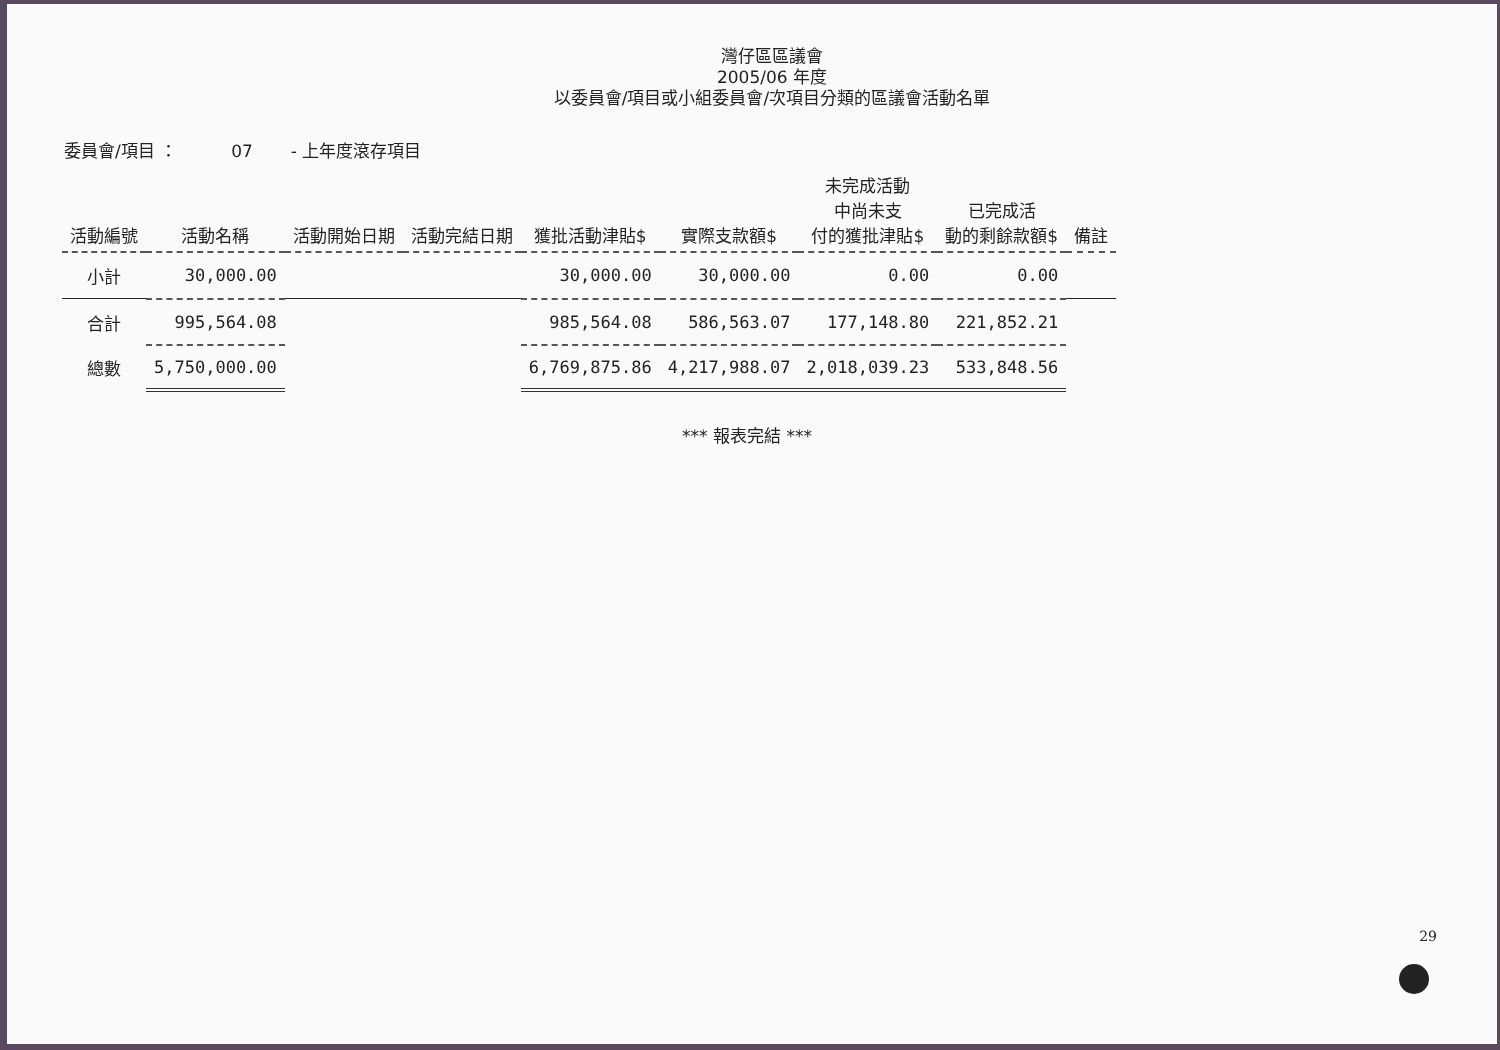灣仔區區議會
2005/06 年度
以委員會/項目或小組委員會/次項目分類的區議會活動名單
委員會/項目 ： 07 - 上年度滾存項目
| 活動編號 | 活動名稱 | 活動開始日期 | 活動完結日期 | 獲批活動津貼$ | 實際支款額$ | 未完成活動 中尚未支 付的獲批津貼$ | 已完成活 動的剩餘款額$ | 備註 |
| --- | --- | --- | --- | --- | --- | --- | --- | --- |
| 小計 | 30,000.00 | | | 30,000.00 | 30,000.00 | 0.00 | 0.00 | |
| 合計 | 995,564.08 | | | 985,564.08 | 586,563.07 | 177,148.80 | 221,852.21 | |
| 總數 | 5,750,000.00 | | | 6,769,875.86 | 4,217,988.07 | 2,018,039.23 | 533,848.56 | |
*** 報表完結 ***
29